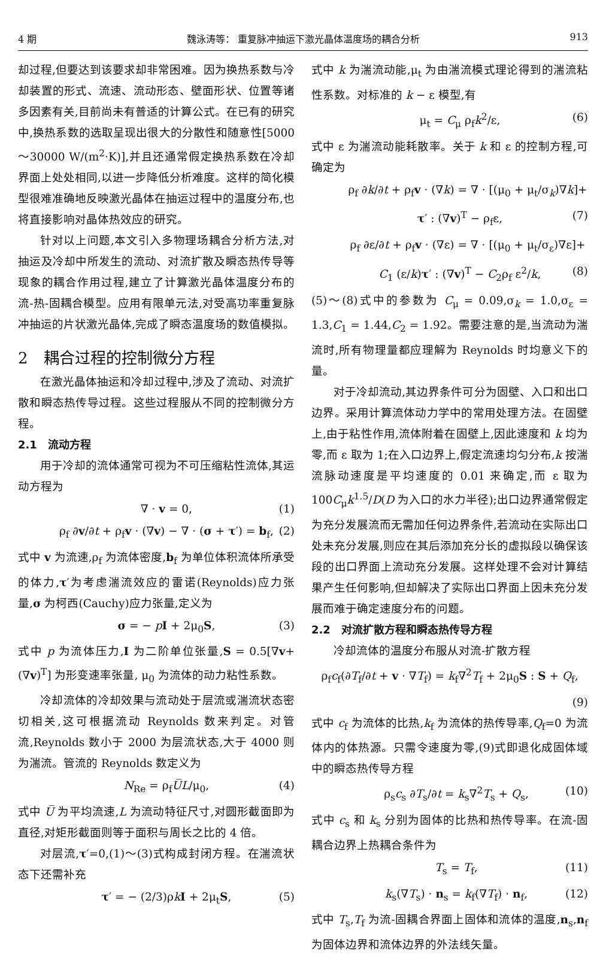4 期 魏泳涛等： 重复脉冲抽运下激光晶体温度场的耦合分析 913
却过程,但要达到该要求却非常困难。因为换热系数与冷却装置的形式、流速、流动形态、壁面形状、位置等诸多因素有关,目前尚未有普适的计算公式。在已有的研究中,换热系数的选取呈现出很大的分散性和随意性[5000～30000 W/(m<sup>2</sup>·K)],并且还通常假定换热系数在冷却界面上处处相同,以进一步降低分析难度。这样的简化模型很难准确地反映激光晶体在抽运过程中的温度分布,也将直接影响对晶体热效应的研究。
针对以上问题,本文引入多物理场耦合分析方法,对抽运及冷却中所发生的流动、对流扩散及瞬态热传导等现象的耦合作用过程,建立了计算激光晶体温度分布的流-热-固耦合模型。应用有限单元法,对受高功率重复脉冲抽运的片状激光晶体,完成了瞬态温度场的数值模拟。
2　耦合过程的控制微分方程
在激光晶体抽运和冷却过程中,涉及了流动、对流扩散和瞬态热传导过程。这些过程服从不同的控制微分方程。
2.1　流动方程
用于冷却的流体通常可视为不可压缩粘性流体,其运动方程为
∇ · v = 0, (1)
ρ<sub>f</sub> ∂v/∂t + ρ<sub>f</sub>v · (∇v) − ∇ · (σ + τ′) = b<sub>f</sub>, (2)
式中 v 为流速,ρ<sub>f</sub> 为流体密度,b<sub>f</sub> 为单位体积流体所承受的体力,τ′为考虑湍流效应的雷诺(Reynolds)应力张量,σ 为柯西(Cauchy)应力张量,定义为
σ = − pI + 2μ<sub>0</sub>S, (3)
式中 p 为流体压力,I 为二阶单位张量,S = 0.5[∇v+(∇v)<sup>T</sup>] 为形变速率张量, μ<sub>0</sub> 为流体的动力粘性系数。
冷却流体的冷却效果与流动处于层流或湍流状态密切相关,这可根据流动 Reynolds 数来判定。对管流,Reynolds 数小于 2000 为层流状态,大于 4000 则为湍流。管流的 Reynolds 数定义为
N<sub>Re</sub> = ρ<sub>f</sub>U̅L/μ<sub>0</sub>, (4)
式中 U̅ 为平均流速,L 为流动特征尺寸,对圆形截面即为直径,对矩形截面则等于面积与周长之比的 4 倍。
对层流,τ′=0,(1)～(3)式构成封闭方程。在湍流状态下还需补充
τ′ = − (2/3)ρkI + 2μ<sub>t</sub>S, (5)
式中 k 为湍流动能,μ<sub>t</sub> 为由湍流模式理论得到的湍流粘性系数。对标准的 k − ε 模型,有
μ<sub>t</sub> = C<sub>μ</sub> ρ<sub>f</sub>k<sup>2</sup>/ε, (6)
式中 ε 为湍流动能耗散率。关于 k 和 ε 的控制方程,可确定为
ρ<sub>f</sub> ∂k/∂t + ρ<sub>f</sub>v · (∇k) = ∇ · [(μ<sub>0</sub> + μ<sub>t</sub>/σ<sub>k</sub>)∇k]+
τ′ : (∇v)<sup>T</sup> − ρ<sub>f</sub>ε, (7)
ρ<sub>f</sub> ∂ε/∂t + ρ<sub>f</sub>v · (∇ε) = ∇ · [(μ<sub>0</sub> + μ<sub>t</sub>/σ<sub>ε</sub>)∇ε]+
C<sub>1</sub> (ε/k)τ′ : (∇v)<sup>T</sup> − C<sub>2</sub>ρ<sub>f</sub> ε<sup>2</sup>/k, (8)
(5)～(8)式中的参数为 C<sub>μ</sub> = 0.09,σ<sub>k</sub> = 1.0,σ<sub>ε</sub> = 1.3,C<sub>1</sub> = 1.44,C<sub>2</sub> = 1.92。需要注意的是,当流动为湍流时,所有物理量都应理解为 Reynolds 时均意义下的量。
对于冷却流动,其边界条件可分为固壁、入口和出口边界。采用计算流体动力学中的常用处理方法。在固壁上,由于粘性作用,流体附着在固壁上,因此速度和 k 均为零,而 ε 取为 1;在入口边界上,假定流速均匀分布,k 按湍流脉动速度是平均速度的 0.01 来确定,而 ε 取为 100C<sub>μ</sub>k<sup>1.5</sup>/D(D 为入口的水力半径);出口边界通常假定为充分发展流而无需加任何边界条件,若流动在实际出口处未充分发展,则应在其后添加充分长的虚拟段以确保该段的出口界面上流动充分发展。这样处理不会对计算结果产生任何影响,但却解决了实际出口界面上因未充分发展而难于确定速度分布的问题。
2.2　对流扩散方程和瞬态热传导方程
冷却流体的温度分布服从对流-扩散方程
ρ<sub>f</sub>c<sub>f</sub>(∂T<sub>f</sub>/∂t + v · ∇T<sub>f</sub>) = k<sub>f</sub>∇<sup>2</sup>T<sub>f</sub> + 2μ<sub>0</sub>S : S + Q<sub>f</sub>,
(9)
式中 c<sub>f</sub> 为流体的比热,k<sub>f</sub> 为流体的热传导率,Q<sub>f</sub>=0 为流体内的体热源。只需令速度为零,(9)式即退化成固体域中的瞬态热传导方程
ρ<sub>s</sub>c<sub>s</sub> ∂T<sub>s</sub>/∂t = k<sub>s</sub>∇<sup>2</sup>T<sub>s</sub> + Q<sub>s</sub>, (10)
式中 c<sub>s</sub> 和 k<sub>s</sub> 分别为固体的比热和热传导率。在流-固耦合边界上热耦合条件为
T<sub>s</sub> = T<sub>f</sub>, (11)
k<sub>s</sub>(∇T<sub>s</sub>) · n<sub>s</sub> = k<sub>f</sub>(∇T<sub>f</sub>) · n<sub>f</sub>, (12)
式中 T<sub>s</sub>,T<sub>f</sub> 为流-固耦合界面上固体和流体的温度,n<sub>s</sub>,n<sub>f</sub> 为固体边界和流体边界的外法线矢量。